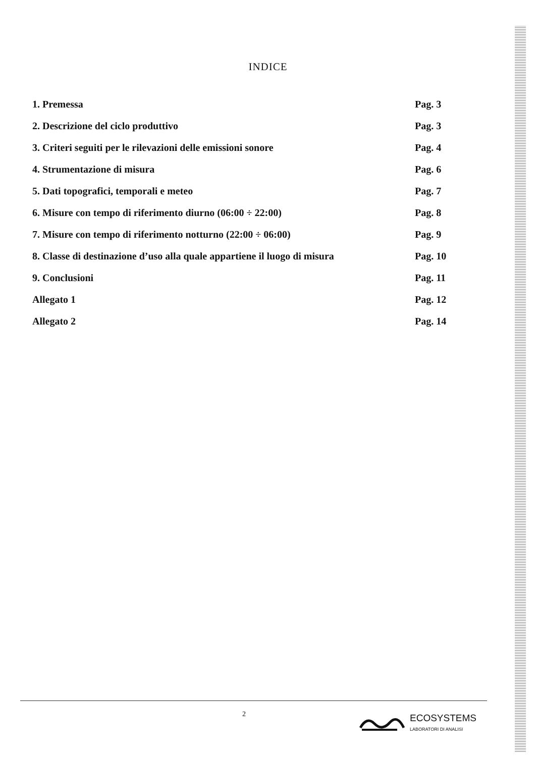INDICE
| 1. Premessa | Pag. 3 |
| 2. Descrizione del ciclo produttivo | Pag. 3 |
| 3. Criteri seguiti per le rilevazioni delle emissioni sonore | Pag. 4 |
| 4. Strumentazione di misura | Pag. 6 |
| 5. Dati topografici, temporali e meteo | Pag. 7 |
| 6. Misure con tempo di riferimento diurno (06:00 ÷ 22:00) | Pag. 8 |
| 7. Misure con tempo di riferimento notturno (22:00 ÷ 06:00) | Pag. 9 |
| 8. Classe di destinazione d’uso alla quale appartiene il luogo di misura | Pag. 10 |
| 9. Conclusioni | Pag. 11 |
| Allegato 1 | Pag. 12 |
| Allegato 2 | Pag. 14 |
2
ECOSYSTEMS
LABORATORI DI ANALISI